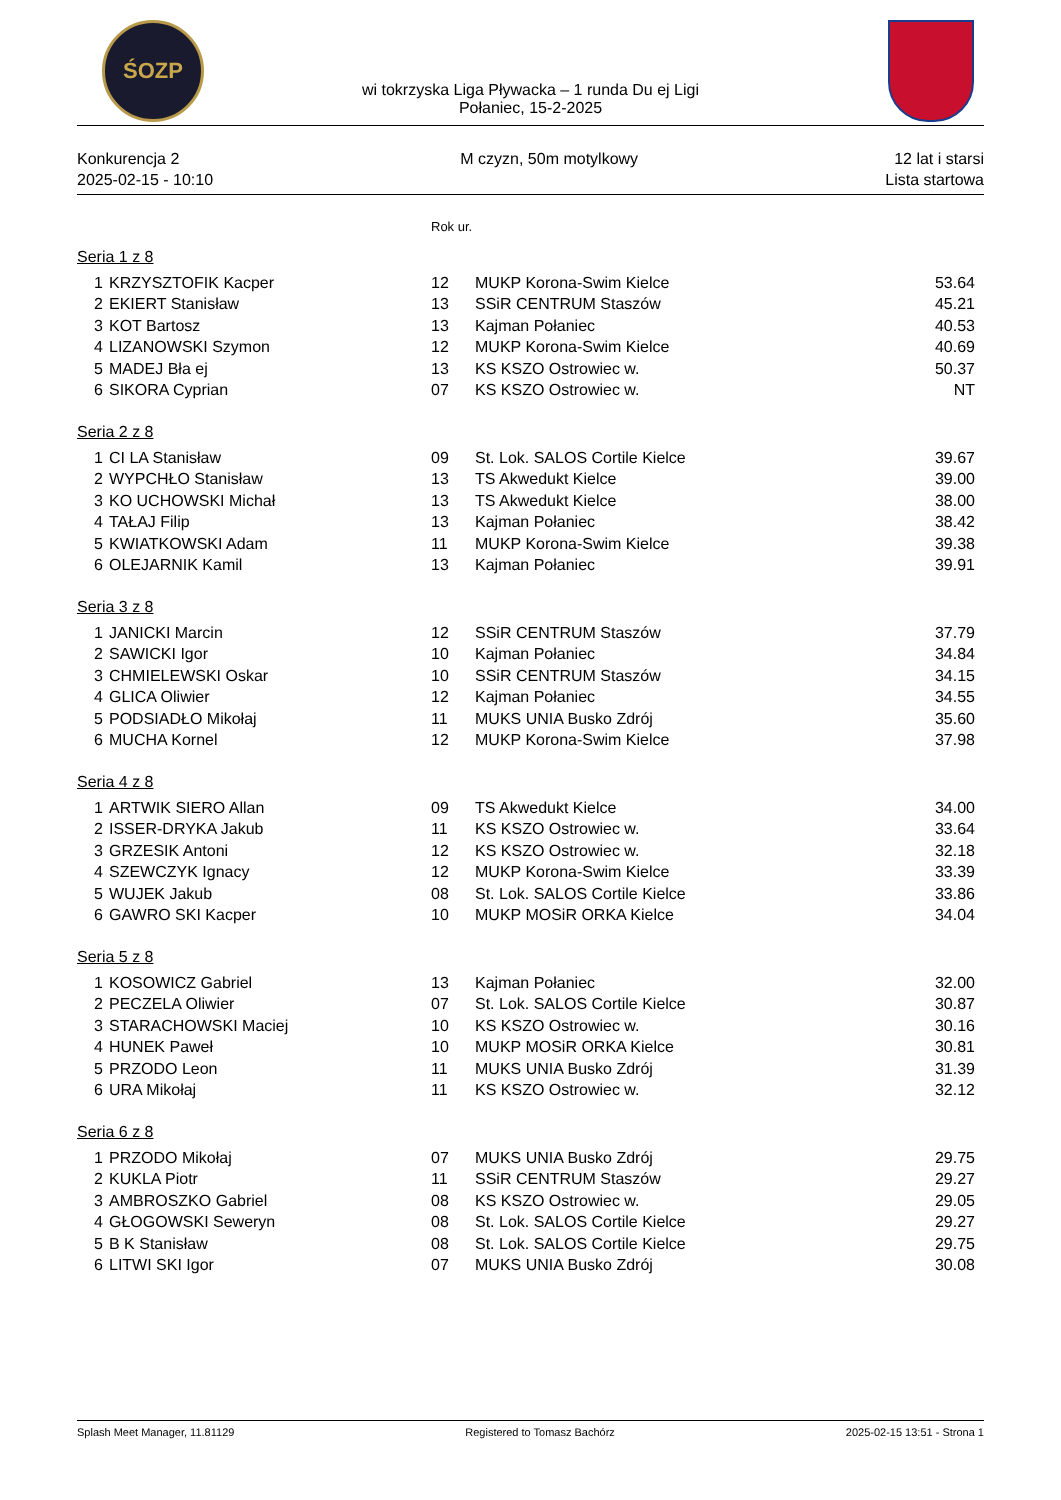ŚOZP
wi tokrzyska Liga Pływacka – 1 runda Du ej Ligi
Połaniec, 15-2-2025
Konkurencja 2
2025-02-15 - 10:10
M czyzn, 50m motylkowy 12 lat i starsi
Lista startowa
Rok ur.
Seria 1 z 8
| 1 | KRZYSZTOFIK Kacper | 12 | MUKP Korona-Swim Kielce | 53.64 |
| 2 | EKIERT Stanisław | 13 | SSiR CENTRUM Staszów | 45.21 |
| 3 | KOT Bartosz | 13 | Kajman Połaniec | 40.53 |
| 4 | LIZANOWSKI Szymon | 12 | MUKP Korona-Swim Kielce | 40.69 |
| 5 | MADEJ Bła ej | 13 | KS KSZO Ostrowiec w. | 50.37 |
| 6 | SIKORA Cyprian | 07 | KS KSZO Ostrowiec w. | NT |
Seria 2 z 8
| 1 | CI LA Stanisław | 09 | St. Lok. SALOS Cortile Kielce | 39.67 |
| 2 | WYPCHŁO Stanisław | 13 | TS Akwedukt Kielce | 39.00 |
| 3 | KO UCHOWSKI Michał | 13 | TS Akwedukt Kielce | 38.00 |
| 4 | TAŁAJ Filip | 13 | Kajman Połaniec | 38.42 |
| 5 | KWIATKOWSKI Adam | 11 | MUKP Korona-Swim Kielce | 39.38 |
| 6 | OLEJARNIK Kamil | 13 | Kajman Połaniec | 39.91 |
Seria 3 z 8
| 1 | JANICKI Marcin | 12 | SSiR CENTRUM Staszów | 37.79 |
| 2 | SAWICKI Igor | 10 | Kajman Połaniec | 34.84 |
| 3 | CHMIELEWSKI Oskar | 10 | SSiR CENTRUM Staszów | 34.15 |
| 4 | GLICA Oliwier | 12 | Kajman Połaniec | 34.55 |
| 5 | PODSIADŁO Mikołaj | 11 | MUKS UNIA Busko Zdrój | 35.60 |
| 6 | MUCHA Kornel | 12 | MUKP Korona-Swim Kielce | 37.98 |
Seria 4 z 8
| 1 | ARTWIK SIERO Allan | 09 | TS Akwedukt Kielce | 34.00 |
| 2 | ISSER-DRYKA Jakub | 11 | KS KSZO Ostrowiec w. | 33.64 |
| 3 | GRZESIK Antoni | 12 | KS KSZO Ostrowiec w. | 32.18 |
| 4 | SZEWCZYK Ignacy | 12 | MUKP Korona-Swim Kielce | 33.39 |
| 5 | WUJEK Jakub | 08 | St. Lok. SALOS Cortile Kielce | 33.86 |
| 6 | GAWRO SKI Kacper | 10 | MUKP MOSiR ORKA Kielce | 34.04 |
Seria 5 z 8
| 1 | KOSOWICZ Gabriel | 13 | Kajman Połaniec | 32.00 |
| 2 | PECZELA Oliwier | 07 | St. Lok. SALOS Cortile Kielce | 30.87 |
| 3 | STARACHOWSKI Maciej | 10 | KS KSZO Ostrowiec w. | 30.16 |
| 4 | HUNEK Paweł | 10 | MUKP MOSiR ORKA Kielce | 30.81 |
| 5 | PRZODO Leon | 11 | MUKS UNIA Busko Zdrój | 31.39 |
| 6 | URA Mikołaj | 11 | KS KSZO Ostrowiec w. | 32.12 |
Seria 6 z 8
| 1 | PRZODO Mikołaj | 07 | MUKS UNIA Busko Zdrój | 29.75 |
| 2 | KUKLA Piotr | 11 | SSiR CENTRUM Staszów | 29.27 |
| 3 | AMBROSZKO Gabriel | 08 | KS KSZO Ostrowiec w. | 29.05 |
| 4 | GŁOGOWSKI Seweryn | 08 | St. Lok. SALOS Cortile Kielce | 29.27 |
| 5 | B K Stanisław | 08 | St. Lok. SALOS Cortile Kielce | 29.75 |
| 6 | LITWI SKI Igor | 07 | MUKS UNIA Busko Zdrój | 30.08 |
Splash Meet Manager, 11.81129 Registered to Tomasz Bachórz 2025-02-15 13:51 - Strona 1